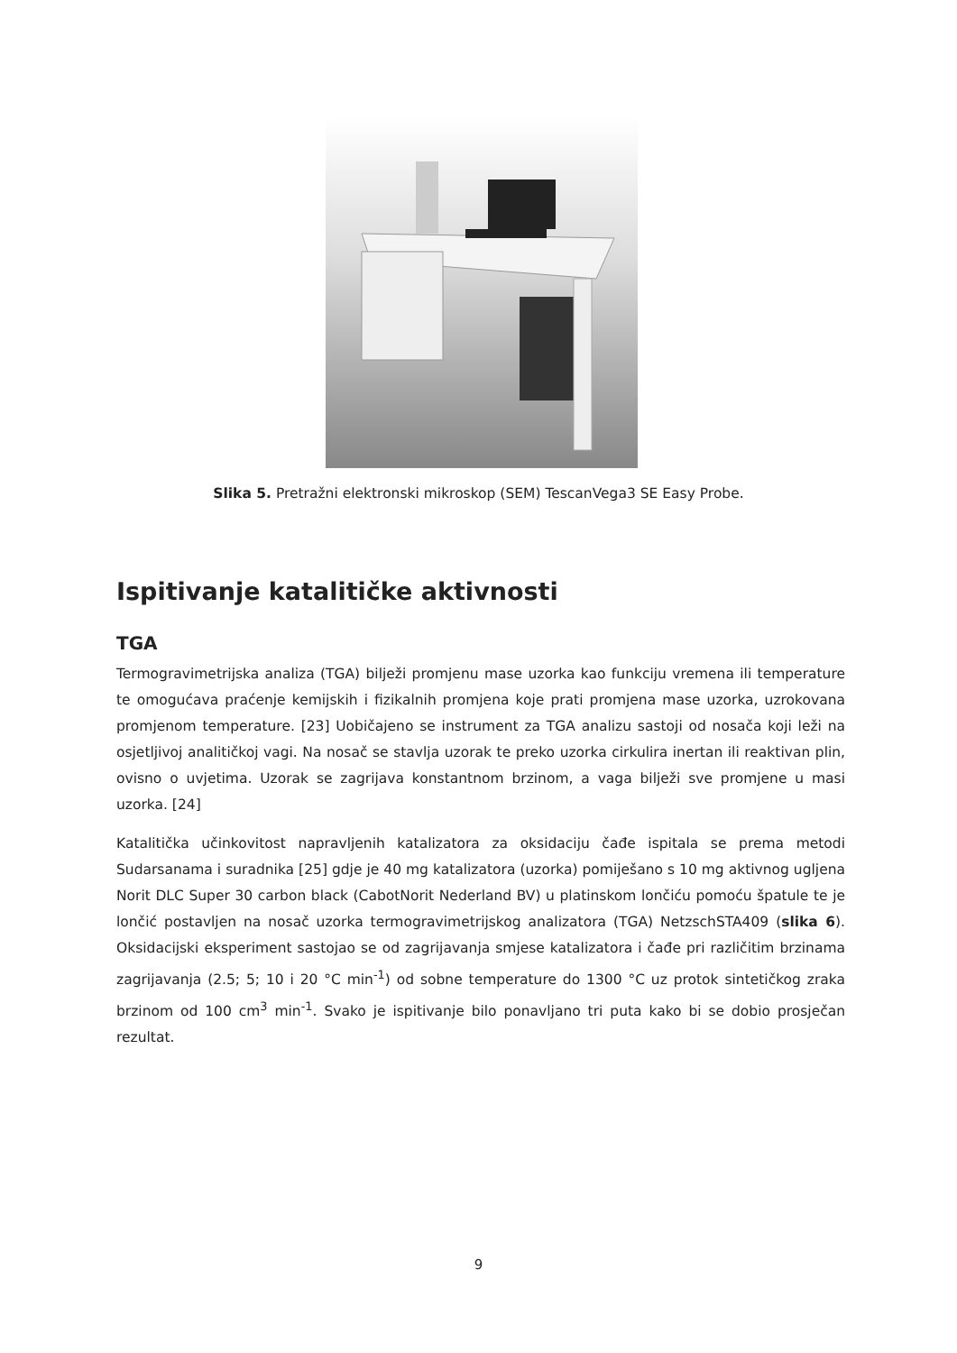Slika 5. Pretražni elektronski mikroskop (SEM) TescanVega3 SE Easy Probe.
Ispitivanje katalitičke aktivnosti
TGA
Termogravimetrijska analiza (TGA) bilježi promjenu mase uzorka kao funkciju vremena ili temperature te omogućava praćenje kemijskih i fizikalnih promjena koje prati promjena mase uzorka, uzrokovana promjenom temperature. [23] Uobičajeno se instrument za TGA analizu sastoji od nosača koji leži na osjetljivoj analitičkoj vagi. Na nosač se stavlja uzorak te preko uzorka cirkulira inertan ili reaktivan plin, ovisno o uvjetima. Uzorak se zagrijava konstantnom brzinom, a vaga bilježi sve promjene u masi uzorka. [24]
Katalitička učinkovitost napravljenih katalizatora za oksidaciju čađe ispitala se prema metodi Sudarsanama i suradnika [25] gdje je 40 mg katalizatora (uzorka) pomiješano s 10 mg aktivnog ugljena Norit DLC Super 30 carbon black (CabotNorit Nederland BV) u platinskom lončiću pomoću špatule te je lončić postavljen na nosač uzorka termogravimetrijskog analizatora (TGA) NetzschSTA409 (slika 6). Oksidacijski eksperiment sastojao se od zagrijavanja smjese katalizatora i čađe pri različitim brzinama zagrijavanja (2.5; 5; 10 i 20 °C min<sup>-1</sup>) od sobne temperature do 1300 °C uz protok sintetičkog zraka brzinom od 100 cm<sup>3</sup> min<sup>-1</sup>. Svako je ispitivanje bilo ponavljano tri puta kako bi se dobio prosječan rezultat.
9